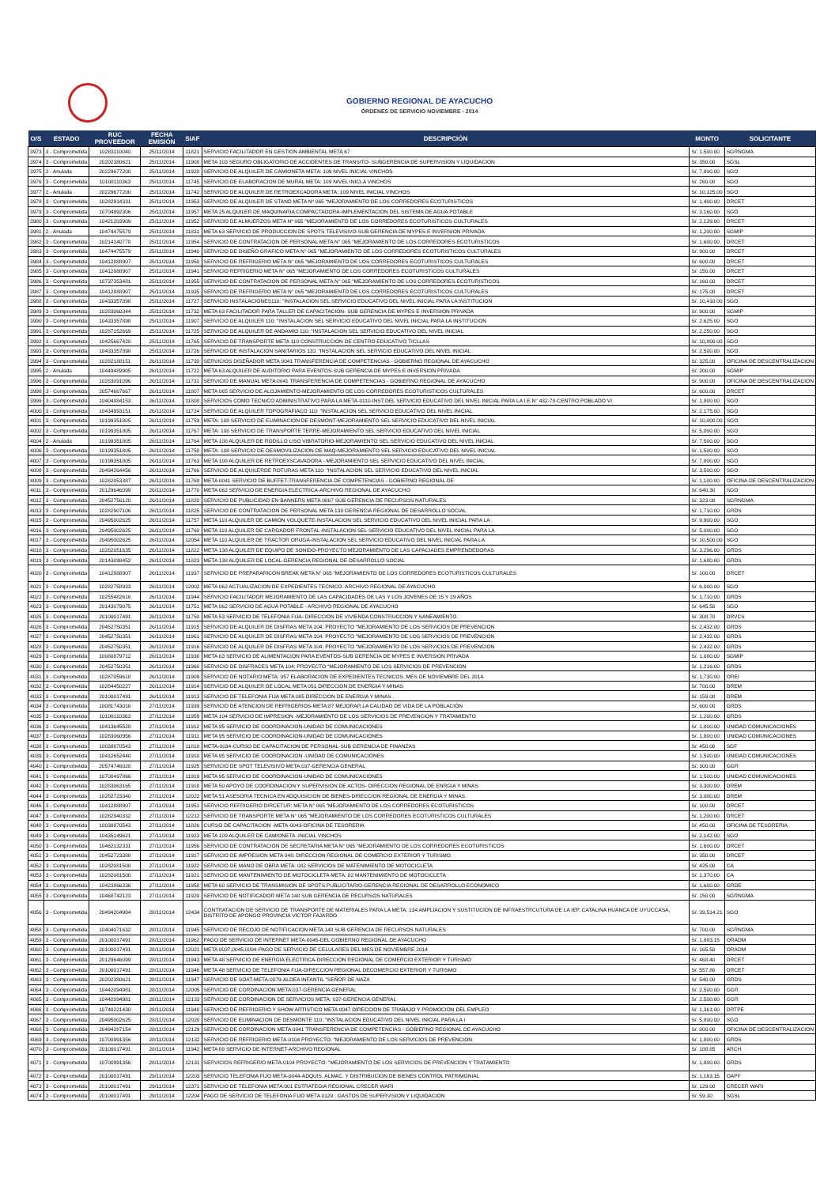GOBIERNO REGIONAL DE AYACUCHO
ÓRDENES DE SERVICIO NOVIEMBRE - 2014
| O/S | ESTADO | RUC PROVEEDOR | FECHA EMISIÓN | SIAF | DESCRIPCIÓN | MONTO | SOLICITANTE |
| --- | --- | --- | --- | --- | --- | --- | --- |
| 3973 | 3 - Comprometida | 10283110040 | 25/11/2014 | 11821 | SERVICIO FACILITADOR EN GESTION AMBIENTAL META 67 | S/. 1,500.00 | SGRNGMA |
| 3974 | 3 - Comprometida | 20202380621 | 25/11/2014 | 11908 | META 103 SEGURO OBLIGATORIO DE ACCIDENTES DE TRANSITO- SUBGERENCIA DE SUPERVISION Y LIQUIDACION | S/. 350.00 | SGSL |
| 3975 | 2 - Anulada | 20229677200 | 25/11/2014 | 11928 | SERVICIO DE ALQUILER DE CAMIONETA META: 109 NIVEL INICIAL VINCHOS | S/. 7,800.00 | SGO |
| 3976 | 3 - Comprometida | 10108110363 | 25/11/2014 | 11745 | SERVICIO DE ELABORACION DE MURAL META: 109 NIVEL INICLA VINCHOS | S/. 260.00 | SGO |
| 3977 | 2 - Anulada | 20229677200 | 25/11/2014 | 11742 | SERVICIO DE ALQUILER DE RETROEXCADORA META: 109 NIVEL INICIAL VINCHOS | S/. 10,125.00 | SGO |
| 3978 | 3 - Comprometida | 10282914331 | 25/11/2014 | 11953 | SERVICIO DE ALQUILER DE STAND META Nº 065 "MEJORAMIENTO DE LOS CORREDORES ECOTURISTICOS | S/. 1,400.00 | DRCET |
| 3979 | 3 - Comprometida | 10704992306 | 25/11/2014 | 11957 | META 25 ALQUILER DE MAQUINARIA COMPACTADORA-IMPLEMENTACION DEL SISTEMA DE AGUA POTABLE | S/. 3,160.00 | SGO |
| 3980 | 3 - Comprometida | 10421203909 | 25/11/2014 | 11952 | SERVICIO DE ALMUERZOS META Nº 065 "MEJORAMIENTO DE LOS CORREDORES ECOTURISTICOS CULTURALES | S/. 2,139.00 | DRCET |
| 3981 | 2 - Anulada | 10474475579 | 25/11/2014 | 11831 | META 63 SERVICIO DE PRODUCCION DE SPOTS TELEVISIVO-SUB GERENCIA DE MYPES E INVERSION PRIVADA | S/. 1,200.00 | SGMIP |
| 3982 | 3 - Comprometida | 10214140778 | 25/11/2014 | 11954 | SERVICIO DE CONTRATACION DE PERSONAL META N° 065 "MEJORAMIENTO DE LOS CORREDORES ECOTURISTICOS | S/. 1,600.00 | DRCET |
| 3983 | 3 - Comprometida | 10474475579 | 25/11/2014 | 11940 | SERVICIO DE DISEÑO GRAFICO META N° 065 "MEJORAMIENTO DE LOS CORREDORES ECOTURISTICOS CULTURALES | S/. 900.00 | DRCET |
| 3984 | 3 - Comprometida | 10412888907 | 25/11/2014 | 11950 | SERVICIO DE REFRIGERIO META N° 065 "MEJORAMIENTO DE LOS CORREDORES ECOTURISTICOS CULTURALES | S/. 600.00 | DRCET |
| 3985 | 3 - Comprometida | 10412888907 | 25/11/2014 | 11941 | SERVICIO REFRIGERIO META N° 065 "MEJORAMIENTO DE LOS CORREDORES ECOTURISTICOS CULTURALES | S/. 150.00 | DRCET |
| 3986 | 3 - Comprometida | 10737353481 | 25/11/2014 | 11955 | SERVICIO DE CONTRATACION DE PERSONAL META N° 065 "MEJORAMIENTO DE LOS CORREDORES ECOTURISTICOS | S/. 160.00 | DRCET |
| 3987 | 3 - Comprometida | 10412888907 | 25/11/2014 | 11935 | SERVICIO DE REFRIGERIO META N° 065 "MEJORAMIENTO DE LOS CORREDORES ECOTURISTICOS CULTURALES | S/. 175.00 | DRCET |
| 3988 | 3 - Comprometida | 10433357898 | 25/11/2014 | 11727 | SERVICIO INSTALACIONES110: "INSTALACION SEL SERVICIO EDUCATIVO DEL NIVEL INICIAL PARA LA INSTITUCION | S/. 10,410.00 | SGO |
| 3989 | 3 - Comprometida | 10283060344 | 25/11/2014 | 11732 | META 63 FACILITADOR PARA TALLER DE CAPACITACION- SUB GERENCIA DE MYPES E INVERSION PRIVADA | S/. 900.00 | SGMIP |
| 3990 | 3 - Comprometida | 10433357898 | 25/11/2014 | 11907 | SERVICIO DE ALQUILER 110: "INSTALACION SEL SERVICIO EDUCATIVO DEL NIVEL INICIAL PARA LA INSTITUCION | S/. 2,625.00 | SGO |
| 3991 | 3 - Comprometida | 10287152669 | 25/11/2014 | 11725 | SERVICIO DE ALQUILER DE ANDAMIO 110: "INSTALACION SEL SERVICIO EDUCATIVO DEL NIVEL INICIAL | S/. 2,250.00 | SGO |
| 3992 | 3 - Comprometida | 10425667420 | 25/11/2014 | 11765 | SERVICIO DE TRANSPORTE META 110 CONSTRUCCION DE CENTRO EDUCATIVO TICLLAS | S/. 10,800.00 | SGO |
| 3993 | 3 - Comprometida | 10433357898 | 25/11/2014 | 11726 | SERVICIO DE INSTALACION SANITARIOS 110: "INSTALACION SEL SERVICIO EDUCATIVO DEL NIVEL INICIAL | S/. 2,500.00 | SGO |
| 3994 | 3 - Comprometida | 10282188151 | 26/11/2014 | 11730 | SERVICIOS DISEÑADOR META 0041 TRANSFERENCIA DE COMPETENCIAS - GOBIERNO REGIONAL DE AYACUCHO | S/. 325.00 | OFICINA DE DESCENTRALIZACION |
| 3995 | 2 - Anulada | 10449489905 | 26/11/2014 | 11722 | META 63 ALQUILER DE AUDITORIO PARA EVENTOS-SUB GERENCIA DE MYPES E INVERSION PRIVADA | S/. 200.00 | SGMIP |
| 3996 | 3 - Comprometida | 10283091096 | 26/11/2014 | 11731 | SERVICIO DE MANUAL META 0041 TRANSFERENCIA DE COMPETENCIAS - GOBIERNO REGIONAL DE AYACUCHO | S/. 900.00 | OFICINA DE DESCENTRALIZACION |
| 3998 | 3 - Comprometida | 20574667667 | 26/11/2014 | 11807 | META 065 SERVICIO DE ALOJAMIENTO-MEJORAMIENTO DE LOS CORREDORES ECOTURISTICOS CULTURALES | S/. 600.00 | DRCET |
| 3999 | 3 - Comprometida | 10404884153 | 26/11/2014 | 11808 | SERVICIOS COMO TECNICO ADMINISTRATIVO PARA LA META-0110-INST.DEL SERVICIO EDUCATIVO DEL NIVEL INICIAL PARA LA I.E.N° 432-78-CENTRO POBLADO VI | S/. 1,800.00 | SGO |
| 4000 | 3 - Comprometida | 10434993151 | 26/11/2014 | 11724 | SERVICIO DE ALQUILER TOPOGRAFIACO 110: "INSTALACION SEL SERVICIO EDUCATIVO DEL NIVEL INICIAL | S/. 2,175.00 | SGO |
| 4001 | 3 - Comprometida | 10199351805 | 26/11/2014 | 11759 | META: 108 SERVICIO DE ELIMINACION DE DESMONT-MEJORAMIENTO SEL SERVICIO EDUCATIVO DEL NIVEL INICIAL | S/. 10,000.00 | SGO |
| 4002 | 3 - Comprometida | 10199351805 | 26/11/2014 | 11767 | META: 108 SERVICIO DE TRANSPORTE TERRE-MEJORAMIENTO SEL SERVICIO EDUCATIVO DEL NIVEL INICIAL | S/. 5,000.00 | SGO |
| 4004 | 2 - Anulada | 10199351805 | 26/11/2014 | 11764 | META 108 ALQUILER DE RODILLO LISO VIBRATORIO-MEJORAMIENTO SEL SERVICIO EDUCATIVO DEL NIVEL INICIAL | S/. 7,500.00 | SGO |
| 4006 | 3 - Comprometida | 10199351805 | 26/11/2014 | 11758 | META: 108 SERVICIO DE DESMOVILIZACION DE MAQ-MEJORAMIENTO SEL SERVICIO EDUCATIVO DEL NIVEL INICIAL | S/. 1,500.00 | SGO |
| 4007 | 3 - Comprometida | 10199351805 | 26/11/2014 | 11763 | META 108 ALQUILER DE RETROEXSCAVADORA - MEJORAMIENTO SEL SERVICIO EDUCATIVO DEL NIVEL INICIAL | S/. 7,800.00 | SGO |
| 4008 | 3 - Comprometida | 20494264456 | 26/11/2014 | 11766 | SERVICIO DE ALQUILERDE ROTURAS META 110: "INSTALACION SEL SERVICIO EDUCATIVO DEL NIVEL INICIAL | S/. 3,500.00 | SGO |
| 4009 | 3 - Comprometida | 10282053387 | 26/11/2014 | 11769 | META 0041 SERVICIO DE BUFFET-TRANSFERENCIA DE COMPETENCIAS - GOBIERNO REGIONAL DE | S/. 1,100.00 | OFICINA DE DESCENTRALIZACION |
| 4011 | 3 - Comprometida | 20129646099 | 26/11/2014 | 11770 | META 062 SERVICIO DE ENERGIA ELECTRICA-ARCHIVO REGIONAL DE AYACUCHO | S/. 640.30 | SGO |
| 4012 | 3 - Comprometida | 20452756120 | 26/11/2014 | 11820 | SERVICIO DE PUBLICIDAD EN BANNERS META 0067 SUB GERENCIA DE RECURSOS NATURALES | S/. 323.00 | SGRNGMA |
| 4013 | 3 - Comprometida | 10282907106 | 26/11/2014 | 11825 | SERVICIO DE CONTRATACION DE PERSONAL META 138 GERENCIA REGIONAL DE DESARROLLO SOCIAL | S/. 1,710.00 | GRDS |
| 4015 | 3 - Comprometida | 20495002625 | 26/11/2014 | 11757 | META 110 ALQUILER DE CAMION VOLQUETE-INSTALACION SEL SERVICIO EDUCATIVO DEL NIVEL INICIAL PARA LA | S/. 9,900.00 | SGO |
| 4016 | 3 - Comprometida | 20495002625 | 26/11/2014 | 11760 | META 110 ALQUILER DE CARGADOR FRONTAL-INSTALACION SEL SERVICIO EDUCATIVO DEL NIVEL INICIAL PARA LA | S/. 5,000.00 | SGO |
| 4017 | 3 - Comprometida | 20495002625 | 26/11/2014 | 12054 | META 110 ALQUILER DE TRACTOR ORUGA-INSTALACION SEL SERVICIO EDUCATIVO DEL NIVEL INICIAL PARA LA | S/. 10,500.00 | SGO |
| 4018 | 3 - Comprometida | 10282051635 | 26/11/2014 | 11822 | META 138 ALQUILER DE EQUIPO DE SONIDO-PROYECTO MEJORAMIENTO DE LAS CAPACIADES EMPRENDEDORAS | S/. 3,296.00 | GRDS |
| 4019 | 3 - Comprometida | 20143098452 | 26/11/2014 | 11823 | META 138 ALQUILER DE LOCAL-GERENCIA REGIONAL DE DESARROLLO SOCIAL | S/. 1,680.00 | GRDS |
| 4020 | 3 - Comprometida | 10412888907 | 26/11/2014 | 11937 | SERVICIO DE PREPARARICON BREAK META N° 065 "MEJORAMIENTO DE LOS CORREDORES ECOTURISTICOS CULTURALES | S/. 100.00 | DRCET |
| 4021 | 3 - Comprometida | 10282758933 | 26/11/2014 | 12002 | META 062 ACTUALIZACION DE EXPEDIENTES TECNICO- ARCHIVO REGIONAL DE AYACUCHO | S/. 6,000.00 | SGO |
| 4022 | 3 - Comprometida | 10255482616 | 26/11/2014 | 11944 | SERVICIO FACILITADOR MEJORAMIENTO DE LAS CAPACIDADES DE LAS Y LOS JOVENES DE 15 Y 29 AÑOS | S/. 1,710.00 | GRDS |
| 4023 | 3 - Comprometida | 20143079075 | 26/11/2014 | 11751 | META 062 SERVICIO DE AGUA POTABLE - ARCHIVO REGIONAL DE AYACUCHO | S/. 645.50 | SGO |
| 4025 | 3 - Comprometida | 20100017491 | 26/11/2014 | 11750 | META 53 SERVICIO DE TELEFONIA FIJA- DIRECCION DE VIVIENDA CONSTRUCCION Y SANEAMIENTO. | S/. 308.70 | DRVCS |
| 4026 | 3 - Comprometida | 20452750351 | 26/11/2014 | 11915 | SERVICIO DE ALQUILER DE DISFRAS META 104: PROYECTO "MEJORAMIENTO DE LOS SERVICIOS DE PREVENCION | S/. 2,432.00 | GRDS |
| 4027 | 3 - Comprometida | 20452750351 | 26/11/2014 | 11961 | SERVICIO DE ALQUILER DE DISFRAS META 104: PROYECTO "MEJORAMIENTO DE LOS SERVICIOS DE PREVENCION | S/. 2,432.00 | GRDS |
| 4028 | 3 - Comprometida | 20452750351 | 26/11/2014 | 11916 | SERVICIO DE ALQUILER DE DISFRAS META 104: PROYECTO "MEJORAMIENTO DE LOS SERVICIOS DE PREVENCION | S/. 2,432.00 | GRDS |
| 4029 | 3 - Comprometida | 10080879712 | 26/11/2014 | 11938 | META 63 SERVICIO DE ALIMENTACION PARA EVENTOS-SUB GERENCIA DE MYPES E INVERSION PRIVADA | S/. 1,080.00 | SGMIP |
| 4030 | 3 - Comprometida | 20452750351 | 26/11/2014 | 11960 | SERVICIO DE DISFRACES META 104: PROYECTO "MEJORAMIENTO DE LOS SERVICIOS DE PREVENCION | S/. 1,216.00 | GRDS |
| 4031 | 3 - Comprometida | 10287059618 | 26/11/2014 | 11909 | SERVICIO DE NOTARIO META: 057 ELABORACION DE EXPEDIENTES TECNICOS..MES DE NOVIEMBRE DEL 2014. | S/. 1,730.00 | OREI |
| 4032 | 3 - Comprometida | 10284450227 | 26/11/2014 | 11914 | SERVICIO DE ALQUILER DE LOCAL META 051 DIRECCION DE ENERGIA Y MINAS | S/. 700.00 | DREM |
| 4033 | 3 - Comprometida | 20100017491 | 26/11/2014 | 11913 | SERVICIO DE TELEFONIA FIJA META 005 DIRECCION DE ENERGIA Y MINAS . | S/. 159.00 | DREM |
| 4034 | 3 - Comprometida | 10081743016 | 27/11/2014 | 11939 | SERVICIO DE ATENCION DE REFRIGERIOS-META:87 MEJORAR LA CALIDAD DE VIDA DE LA POBLACION | S/. 600.00 | GRDS |
| 4035 | 3 - Comprometida | 10108110363 | 27/11/2014 | 11959 | META 104 SERVICIO DE IMPRESION -MEJORAMIENTO DE LOS SERVICIOS DE PREVENCION Y TRATAMIENTO | S/. 1,200.00 | GRDS |
| 4036 | 3 - Comprometida | 10413645528 | 27/11/2014 | 11912 | META 95 SERVICIO DE COORDINACION-UNIDAD DE COMUNICACIONES | S/. 1,800.00 | UNIDAD COMUNICACIONES |
| 4037 | 3 - Comprometida | 10283060956 | 27/11/2014 | 11911 | META 95 SERVICIO DE COORDINACION-UNIDAD DE COMUNICACIONES | S/. 1,800.00 | UNIDAD COMUNICACIONES |
| 4038 | 3 - Comprometida | 10038870543 | 27/11/2014 | 11818 | META-0034-CURSO DE CAPACITACION DE PERSONAL-SUB GERENCIA DE FINANZAS | S/. 450.00 | SGF |
| 4039 | 3 - Comprometida | 10412652440 | 27/11/2014 | 11910 | META 95 SERVICIO DE COORDINACION -UNIDAD DE COMUNICACIONES | S/. 1,500.00 | UNIDAD COMUNICACIONES |
| 4040 | 3 - Comprometida | 20574746028 | 27/11/2014 | 11925 | SERVICIO DE SPOT TELEVISIVO META:037-GERENCIA GENERAL | S/. 300.00 | GGR |
| 4041 | 3 - Comprometida | 10700497866 | 27/11/2014 | 11919 | META 95 SERVICIO DE COORDINACION-UNIDAD DE COMUNICACIONES | S/. 1,500.00 | UNIDAD COMUNICACIONES |
| 4042 | 3 - Comprometida | 10283063165 | 27/11/2014 | 11918 | META 50 APOYO DE COORDINACION Y SUPERVISION DE ACTOS- DIRECCION REGIONAL DE ENRGIA Y MINAS | S/. 3,300.00 | DREM |
| 4044 | 3 - Comprometida | 10282723340 | 27/11/2014 | 12022 | META 51 ASESORIA TECNICA EN ADQUISICION DE BIENES-DIRECCION REGIONAL DE ENERGIA Y MINAS. | S/. 3,000.00 | DREM |
| 4046 | 3 - Comprometida | 10412888907 | 27/11/2014 | 11951 | SERVICIO REFRIGERIO DIRCETUR: META N° 065 "MEJORAMIENTO DE LOS CORREDORES ECOTURISTICOS | S/. 100.00 | DRCET |
| 4047 | 3 - Comprometida | 10282940332 | 27/11/2014 | 12212 | SERVICIO DE TRANSPORTE META N° 065 "MEJORAMIENTO DE LOS CORREDORES ECOTURISTICOS CULTURALES | S/. 1,200.00 | DRCET |
| 4048 | 3 - Comprometida | 10038870543 | 27/11/2014 | 11826 | CURSO DE CAPACITACION -META-0043-OFICINA DE TESORERIA | S/. 450.00 | OFICINA DE TESORERIA |
| 4049 | 3 - Comprometida | 10435149621 | 27/11/2014 | 11923 | META 109 ALQUILER DE CAMIONETA -INICIAL VINCHOS | S/. 2,142.00 | SGO |
| 4050 | 3 - Comprometida | 10462132331 | 27/11/2014 | 11956 | SERVICIO DE CONTRATACION DE SECRETARIA META N° 065 "MEJORAMIENTO DE LOS CORREDORES ECOTURISTICOS | S/. 1,600.00 | DRCET |
| 4051 | 3 - Comprometida | 20452723388 | 27/11/2014 | 11917 | SERVICIO DE IMPRESION META 048: DIRECCION REGIONAL DE COMERCIO EXTERIOR Y TURISMO. | S/. 350.00 | DRCET |
| 4052 | 3 - Comprometida | 10282081500 | 27/11/2014 | 11922 | SERVICIO DE MANO DE OBRA META: 082 SERVICIOS DE MATENIMIENTO DE MOTOCICLETA | S/. 425.00 | CA |
| 4053 | 3 - Comprometida | 10282081500 | 27/11/2014 | 11921 | SERVICIO DE MANTENIMIENTO DE MOTOCICLETA META: 82 MANTENIMIENTO DE MOTOCICLETA | S/. 1,370.00 | CA |
| 4054 | 3 - Comprometida | 10423866336 | 27/11/2014 | 11958 | META 60 SERVICIO DE TRANSMISION DE SPOTS PUBLICITARIO-GERENCIA REGIONAL DE DESARROLLO ECONOMICO | S/. 1,600.00 | GRDE |
| 4055 | 3 - Comprometida | 10468742123 | 27/11/2014 | 11920 | SERVICIO DE NOTIFICADOR META 148 SUB GERENCIA DE RECURSOS NATURALES | S/. 150.00 | SGRNGMA |
| 4056 | 3 - Comprometida | 20494204984 | 28/11/2014 | 12434 | CONTRATACION DE SERVICIO DE TRANSPORTE DE MATERIALES PARA LA META: 134 AMPLIACION Y SUSTITUCION DE INFRAESTRCUTURA DE LA IEP. CATALINA HUANCA DE UYUCCASA, DISTRITO DE APONGO PROVINCIA VICTOR FAJARDO | S/. 39,514.21 | SGO |
| 4058 | 3 - Comprometida | 10404071632 | 28/11/2014 | 11945 | SERVICIO DE RECOJO DE NOTIFICACION META 148 SUB GERENCIA DE RECURSOS NATURALES | S/. 700.00 | SGRNGMA |
| 4059 | 3 - Comprometida | 20100017491 | 28/11/2014 | 11962 | PAGO DE SERVICIO DE INTERNET META-0045-DEL GOBIERNO REGIONAL DE AYACUCHO | S/. 1,883.15 | ORADM |
| 4060 | 3 - Comprometida | 20100017491 | 28/11/2014 | 12021 | META 0037,0045,0094-PAGO DE SERVICIO DE CELULARES DEL MES DE NOVIEMBRE 2014 | S/. 165.50 | ORADM |
| 4061 | 3 - Comprometida | 20129646099 | 28/11/2014 | 11943 | META 48 SERVICIO DE ENERGIA ELECTRICA-DIRECCION REGIONAL DE COMERCIO EXTERIOR Y TURISMO | S/. 468.40 | DRCET |
| 4062 | 3 - Comprometida | 20100017491 | 28/11/2014 | 11946 | META 48 SERVICIO DE TELEFONIA FIJA-DIRECCION REGIONAL DECOMERCIO EXTERIOR Y TURISMO | S/. 557.80 | DRCET |
| 4063 | 3 - Comprometida | 20202380621 | 28/11/2014 | 11947 | SERVICIO DE SOAT-META-0079-ALDEA INFANTIL "SEÑOR DE NAZA | S/. 540.00 | GRDS |
| 4064 | 3 - Comprometida | 10442094981 | 28/11/2014 | 12005 | SERVICIO DE CORDINACION META:037-GERENCIA GENERAL | S/. 2,500.00 | GGR |
| 4065 | 3 - Comprometida | 10442094981 | 28/11/2014 | 12133 | SERVICIO DE CORDINACION DE SERVICIOS META: 037-GERENCIA GENERAL | S/. 2,500.00 | GGR |
| 4066 | 3 - Comprometida | 10740221430 | 28/11/2014 | 11948 | SERVICIO DE REFRIGERIO Y SHOW ARTISTICO META 0047 DIRECCION DE TRABAJO Y PROMOCION DEL EMPLEO | S/. 1,361.00 | DRTPE |
| 4067 | 3 - Comprometida | 20495002625 | 28/11/2014 | 12020 | SERVICIO DE ELIMINACION DE DESMONTE 110: "INSTALACION EDUCATIVO DEL NIVEL INICIAL PARA LA I | S/. 5,800.00 | SGO |
| 4068 | 3 - Comprometida | 20494287154 | 28/11/2014 | 12129 | SERVICIO DE CORDINACION META 0041 TRANSFERENCIA DE COMPETENCIAS - GOBIERNO REGIONAL DE AYACUCHO | S/. 800.00 | OFICINA DE DESCENTRALIZACION |
| 4069 | 3 - Comprometida | 10700991356 | 28/11/2014 | 12132 | SERVICIO DE REFRIGERIO META-0104 PROYECTO: "MEJORAMIENTO DE LOS SERVICIOS DE PREVENCION | S/. 1,800.00 | GRDS |
| 4070 | 3 - Comprometida | 20100017491 | 28/11/2014 | 11942 | META 88 SERVICIO DE INTERNET-ARCHIVO REGIONAL | S/. 188.85 | ARCH |
| 4071 | 3 - Comprometida | 10700991356 | 28/11/2014 | 12131 | SERVICIOS REFRIGERIO META-0104 PROYECTO: "MEJORAMIENTO DE LOS SERVICIOS DE PREVENCION Y TRATAMIENTO | S/. 1,800.00 | GRDS |
| 4072 | 3 - Comprometida | 20100017491 | 29/11/2014 | 12203 | SERVICIO TELEFONIA FIJO META-0044-ADQUIS. ALMAC. Y DISTRIBUCION DE BIENES CONTROL PATRIMONIAL | S/. 1,163.15 | OAPF |
| 4073 | 3 - Comprometida | 20100017491 | 29/11/2014 | 12371 | SERVICIO DE TELEFONIA META:001 ESTRATEGIA REGIONAL CRECER WARI | S/. 129.00 | CRECER WARI |
| 4074 | 3 - Comprometida | 20100017491 | 29/11/2014 | 12204 | PAGO DE SERVICIO DE TELEFONIA FIJO META 0129 : GASTOS DE SUPERVISION Y LIQUIDACION | S/. 59.30 | SGSL |